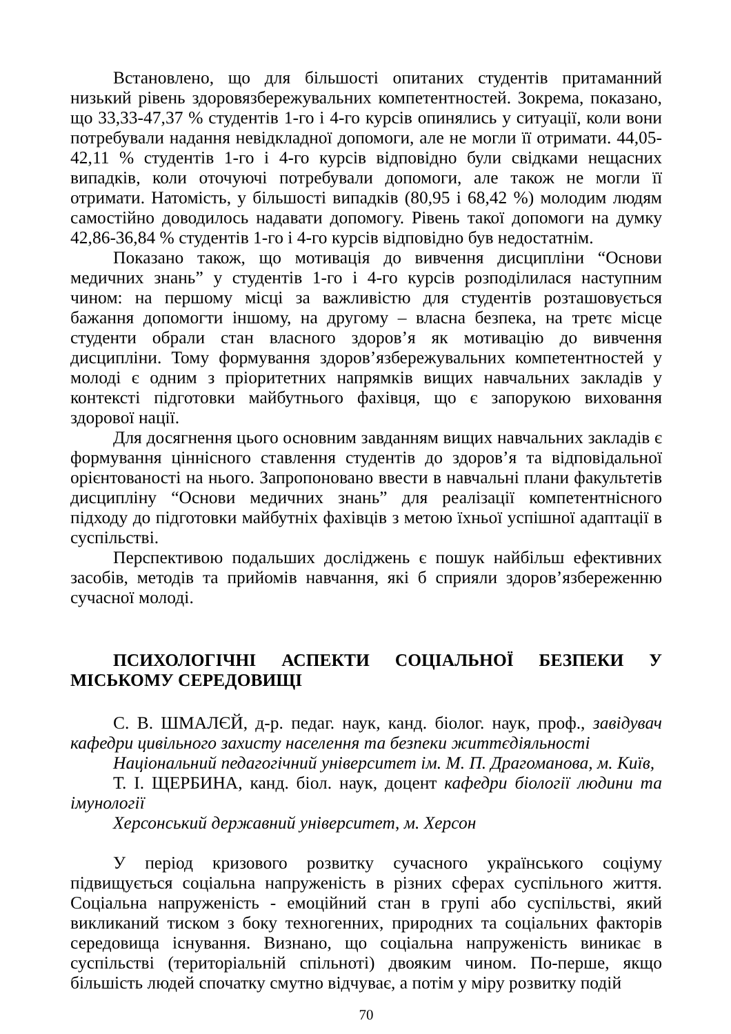Встановлено, що для більшості опитаних студентів притаманний низький рівень здоровязбережувальних компетентностей. Зокрема, показано, що 33,33-47,37 % студентів 1-го і 4-го курсів опинялись у ситуації, коли вони потребували надання невідкладної допомоги, але не могли її отримати. 44,05-42,11 % студентів 1-го і 4-го курсів відповідно були свідками нещасних випадків, коли оточуючі потребували допомоги, але також не могли її отримати. Натомість, у більшості випадків (80,95 і 68,42 %) молодим людям самостійно доводилось надавати допомогу. Рівень такої допомоги на думку 42,86-36,84 % студентів 1-го і 4-го курсів відповідно був недостатнім.
Показано також, що мотивація до вивчення дисципліни “Основи медичних знань” у студентів 1-го і 4-го курсів розподілилася наступним чином: на першому місці за важливістю для студентів розташовується бажання допомогти іншому, на другому – власна безпека, на третє місце студенти обрали стан власного здоров’я як мотивацію до вивчення дисципліни. Тому формування здоров’язбережувальних компетентностей у молоді є одним з пріоритетних напрямків вищих навчальних закладів у контексті підготовки майбутнього фахівця, що є запорукою виховання здорової нації.
Для досягнення цього основним завданням вищих навчальних закладів є формування ціннісного ставлення студентів до здоров’я та відповідальної орієнтованості на нього. Запропоновано ввести в навчальні плани факультетів дисципліну “Основи медичних знань” для реалізації компетентнісного підходу до підготовки майбутніх фахівців з метою їхньої успішної адаптації в суспільстві.
Перспективою подальших досліджень є пошук найбільш ефективних засобів, методів та прийомів навчання, які б сприяли здоров’язбереженню сучасної молоді.
ПСИХОЛОГІЧНІ АСПЕКТИ СОЦІАЛЬНОЇ БЕЗПЕКИ У МІСЬКОМУ СЕРЕДОВИЩІ
С. В. ШМАЛЄЙ, д-р. педаг. наук, канд. біолог. наук, проф., завідувач кафедри цивільного захисту населення та безпеки життєдіяльності
Національний педагогічний університет ім. М. П. Драгоманова, м. Київ,
Т. І. ЩЕРБИНА, канд. біол. наук, доцент кафедри біології людини та імунології
Херсонський державний університет, м. Херсон
У період кризового розвитку сучасного українського соціуму підвищується соціальна напруженість в різних сферах суспільного життя. Соціальна напруженість - емоційний стан в групі або суспільстві, який викликаний тиском з боку техногенних, природних та соціальних факторів середовища існування. Визнано, що соціальна напруженість виникає в суспільстві (територіальній спільноті) двояким чином. По-перше, якщо більшість людей спочатку смутно відчуває, а потім у міру розвитку подій
70